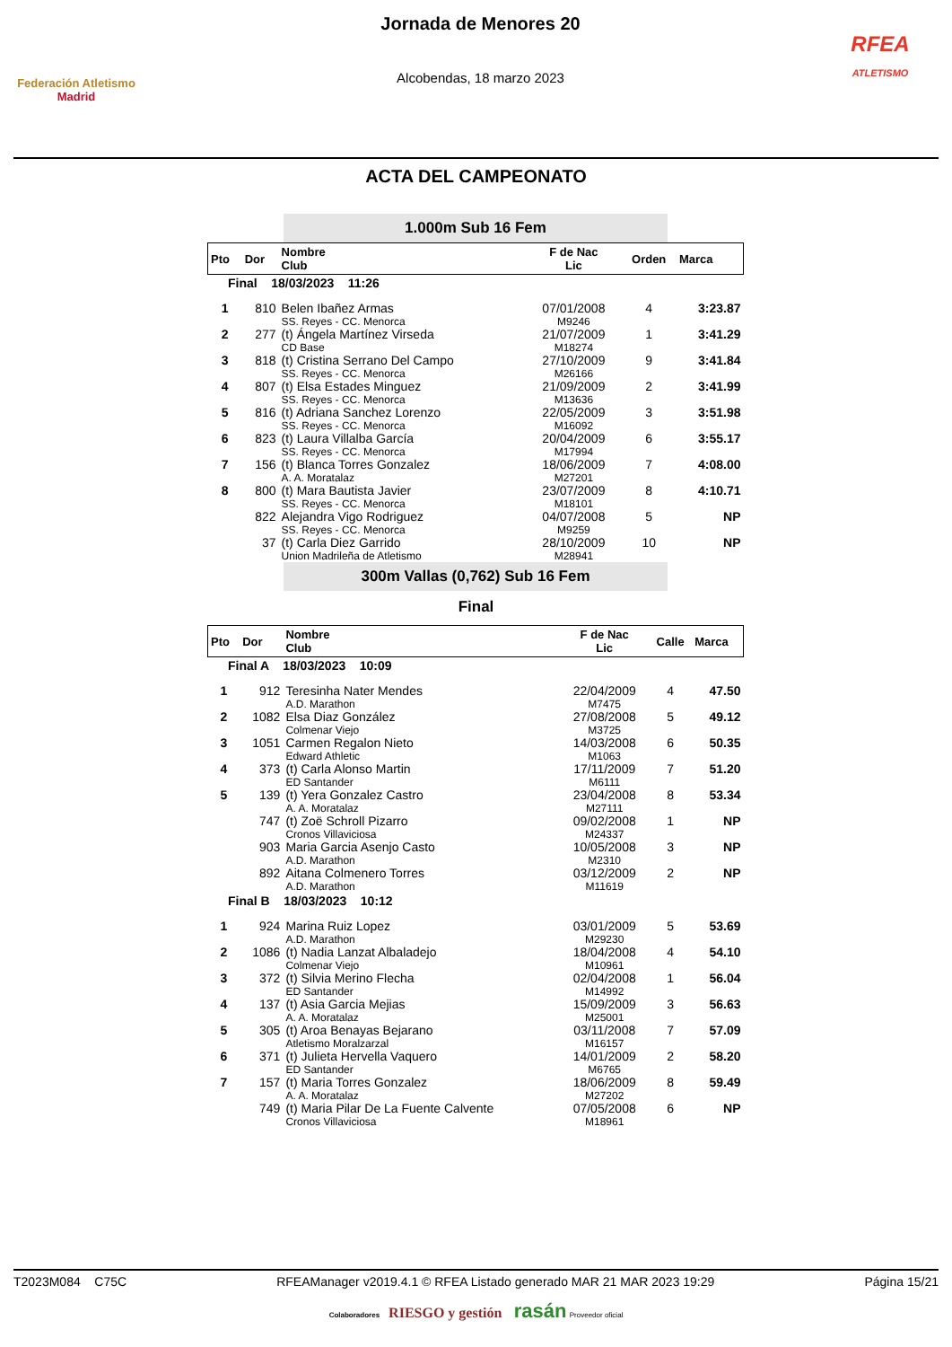Federación Atletismo
Madrid
Jornada de Menores 20
Alcobendas, 18 marzo 2023
RFEA
ATLETISMO
ACTA DEL CAMPEONATO
1.000m Sub 16 Fem
| Pto | Dor | Nombre Club | F de Nac Lic | Orden | Marca |
| --- | --- | --- | --- | --- | --- |
| Final 18/03/2023 11:26 | | | | | |
| 1 | 810 | Belen Ibañez Armas SS. Reyes - CC. Menorca | 07/01/2008 M9246 | 4 | 3:23.87 |
| 2 | 277 | (t) Ángela Martínez Virseda CD Base | 21/07/2009 M18274 | 1 | 3:41.29 |
| 3 | 818 | (t) Cristina Serrano Del Campo SS. Reyes - CC. Menorca | 27/10/2009 M26166 | 9 | 3:41.84 |
| 4 | 807 | (t) Elsa Estades Minguez SS. Reyes - CC. Menorca | 21/09/2009 M13636 | 2 | 3:41.99 |
| 5 | 816 | (t) Adriana Sanchez Lorenzo SS. Reyes - CC. Menorca | 22/05/2009 M16092 | 3 | 3:51.98 |
| 6 | 823 | (t) Laura Villalba García SS. Reyes - CC. Menorca | 20/04/2009 M17994 | 6 | 3:55.17 |
| 7 | 156 | (t) Blanca Torres Gonzalez A. A. Moratalaz | 18/06/2009 M27201 | 7 | 4:08.00 |
| 8 | 800 | (t) Mara Bautista Javier SS. Reyes - CC. Menorca | 23/07/2009 M18101 | 8 | 4:10.71 |
| | 822 | Alejandra Vigo Rodriguez SS. Reyes - CC. Menorca | 04/07/2008 M9259 | 5 | NP |
| | 37 | (t) Carla Diez Garrido Union Madrileña de Atletismo | 28/10/2009 M28941 | 10 | NP |
300m Vallas (0,762) Sub 16 Fem
Final
| Pto | Dor | Nombre Club | F de Nac Lic | Calle | Marca |
| --- | --- | --- | --- | --- | --- |
| Final A 18/03/2023 10:09 | | | | | |
| 1 | 912 | Teresinha Nater Mendes A.D. Marathon | 22/04/2009 M7475 | 4 | 47.50 |
| 2 | 1082 | Elsa Diaz González Colmenar Viejo | 27/08/2008 M3725 | 5 | 49.12 |
| 3 | 1051 | Carmen Regalon Nieto Edward Athletic | 14/03/2008 M1063 | 6 | 50.35 |
| 4 | 373 | (t) Carla Alonso Martin ED Santander | 17/11/2009 M6111 | 7 | 51.20 |
| 5 | 139 | (t) Yera Gonzalez Castro A. A. Moratalaz | 23/04/2008 M27111 | 8 | 53.34 |
| | 747 | (t) Zoë Schroll Pizarro Cronos Villaviciosa | 09/02/2008 M24337 | 1 | NP |
| | 903 | Maria Garcia Asenjo Casto A.D. Marathon | 10/05/2008 M2310 | 3 | NP |
| | 892 | Aitana Colmenero Torres A.D. Marathon | 03/12/2009 M11619 | 2 | NP |
| Final B 18/03/2023 10:12 | | | | | |
| 1 | 924 | Marina Ruiz Lopez A.D. Marathon | 03/01/2009 M29230 | 5 | 53.69 |
| 2 | 1086 | (t) Nadia Lanzat Albaladejo Colmenar Viejo | 18/04/2008 M10961 | 4 | 54.10 |
| 3 | 372 | (t) Silvia Merino Flecha ED Santander | 02/04/2008 M14992 | 1 | 56.04 |
| 4 | 137 | (t) Asia Garcia Mejias A. A. Moratalaz | 15/09/2009 M25001 | 3 | 56.63 |
| 5 | 305 | (t) Aroa Benayas Bejarano Atletismo Moralzarzal | 03/11/2008 M16157 | 7 | 57.09 |
| 6 | 371 | (t) Julieta Hervella Vaquero ED Santander | 14/01/2009 M6765 | 2 | 58.20 |
| 7 | 157 | (t) Maria Torres Gonzalez A. A. Moratalaz | 18/06/2009 M27202 | 8 | 59.49 |
| | 749 | (t) Maria Pilar De La Fuente Calvente Cronos Villaviciosa | 07/05/2008 M18961 | 6 | NP |
T2023M084 C75C RFEAManager v2019.4.1 © RFEA Listado generado MAR 21 MAR 2023 19:29 Página 15/21
Colaboradores RIESGO y gestión rasán Proveedor oficial